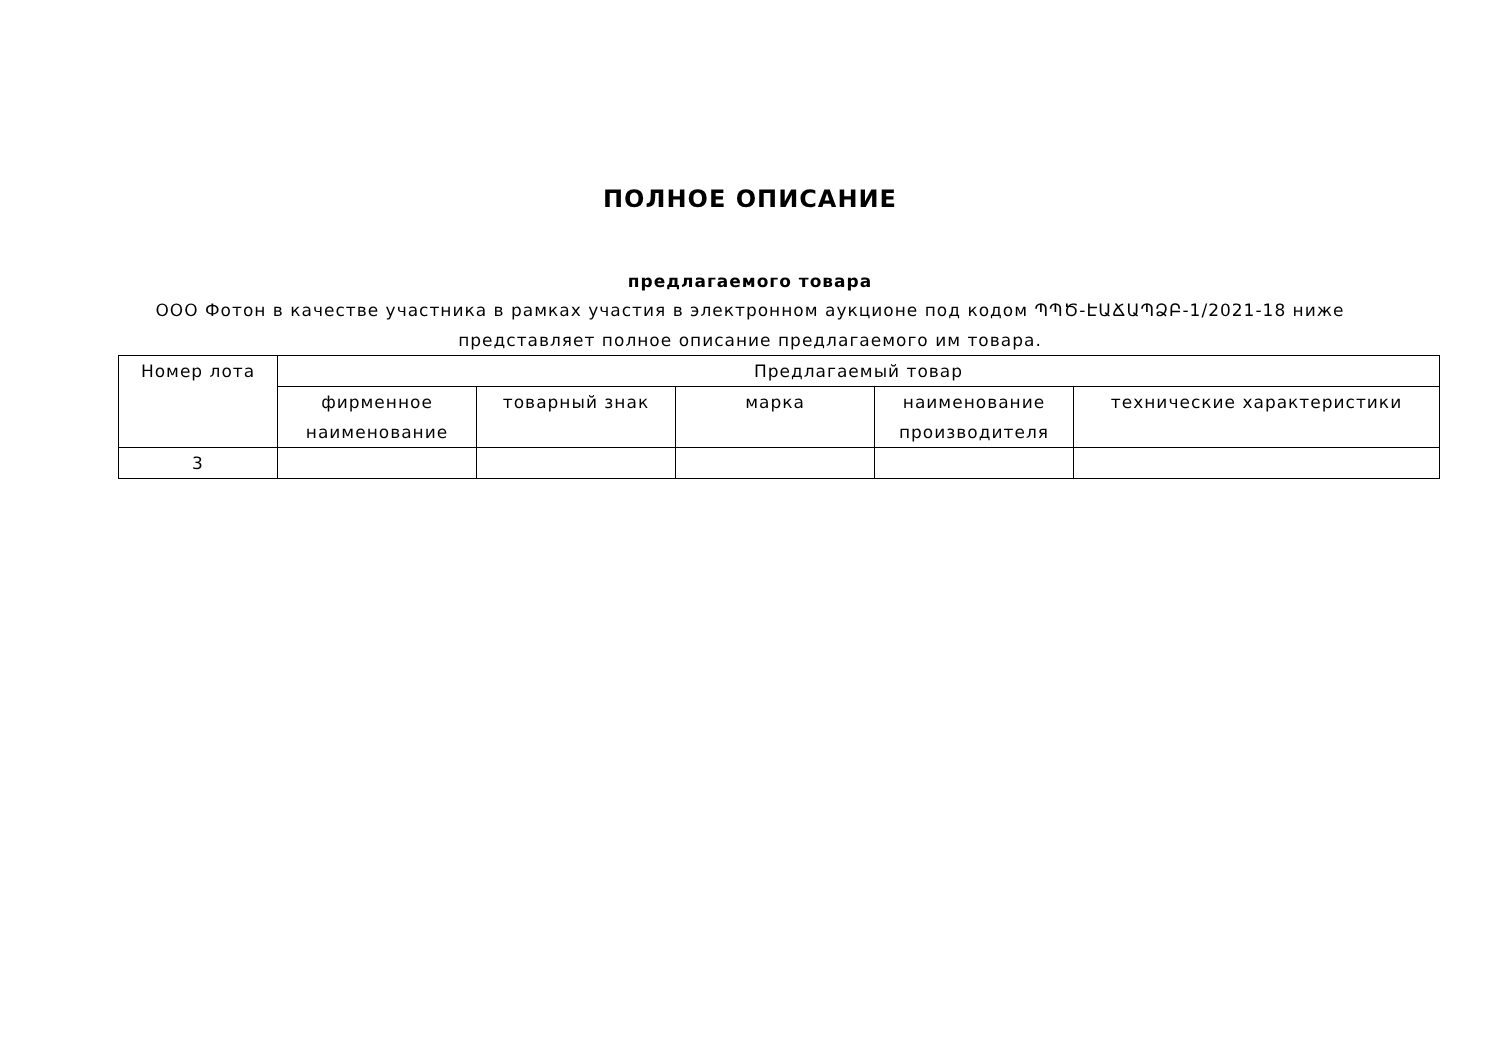ПОЛНОЕ ОПИСАНИЕ
предлагаемого товара
ООО Фотон в качестве участника в рамках участия в электронном аукционе под кодом ՊՊԾ-ԷԱՃԱՊՁԲ-1/2021-18 ниже представляет полное описание предлагаемого им товара.
| Номер лота | Предлагаемый товар | | | | |
| --- | --- | --- | --- | --- | --- |
| | фирменное наименование | товарный знак | марка | наименование производителя | технические характеристики |
| 3 | | | | | |